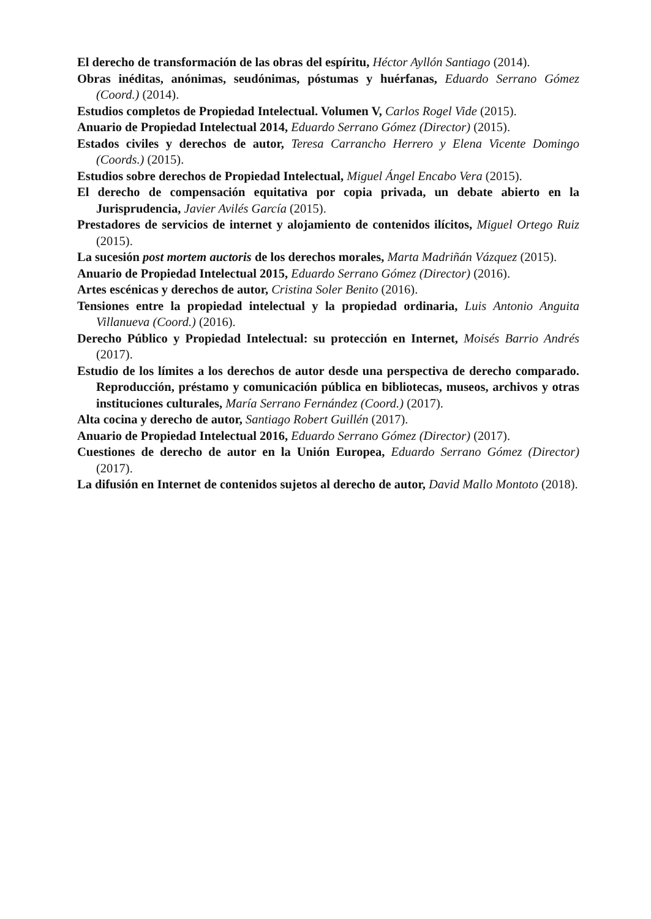El derecho de transformación de las obras del espíritu, Héctor Ayllón Santiago (2014).
Obras inéditas, anónimas, seudónimas, póstumas y huérfanas, Eduardo Serrano Gómez (Coord.) (2014).
Estudios completos de Propiedad Intelectual. Volumen V, Carlos Rogel Vide (2015).
Anuario de Propiedad Intelectual 2014, Eduardo Serrano Gómez (Director) (2015).
Estados civiles y derechos de autor, Teresa Carrancho Herrero y Elena Vicente Domingo (Coords.) (2015).
Estudios sobre derechos de Propiedad Intelectual, Miguel Ángel Encabo Vera (2015).
El derecho de compensación equitativa por copia privada, un debate abierto en la Jurisprudencia, Javier Avilés García (2015).
Prestadores de servicios de internet y alojamiento de contenidos ilícitos, Miguel Ortego Ruiz (2015).
La sucesión post mortem auctoris de los derechos morales, Marta Madriñán Vázquez (2015).
Anuario de Propiedad Intelectual 2015, Eduardo Serrano Gómez (Director) (2016).
Artes escénicas y derechos de autor, Cristina Soler Benito (2016).
Tensiones entre la propiedad intelectual y la propiedad ordinaria, Luis Antonio Anguita Villanueva (Coord.) (2016).
Derecho Público y Propiedad Intelectual: su protección en Internet, Moisés Barrio Andrés (2017).
Estudio de los límites a los derechos de autor desde una perspectiva de derecho comparado. Reproducción, préstamo y comunicación pública en bibliotecas, museos, archivos y otras instituciones culturales, María Serrano Fernández (Coord.) (2017).
Alta cocina y derecho de autor, Santiago Robert Guillén (2017).
Anuario de Propiedad Intelectual 2016, Eduardo Serrano Gómez (Director) (2017).
Cuestiones de derecho de autor en la Unión Europea, Eduardo Serrano Gómez (Director) (2017).
La difusión en Internet de contenidos sujetos al derecho de autor, David Mallo Montoto (2018).